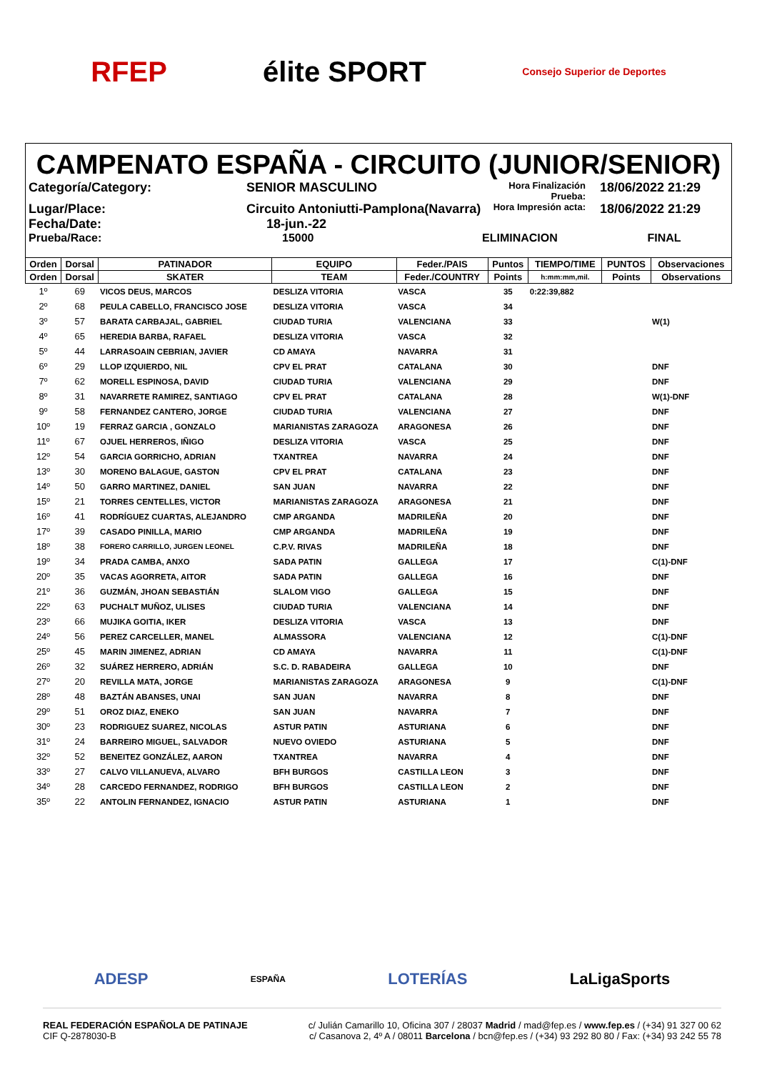RFEP élite SPORT
Consejo Superior de Deportes
CAMPENATO ESPAÑA - CIRCUITO (JUNIOR/SENIOR)
Categoría/Category:
SENIOR MASCULINO
Hora Finalización Prueba:
18/06/2022 21:29
Lugar/Place:
Circuito Antoniutti-Pamplona(Navarra)
Hora Impresión acta:
18/06/2022 21:29
Fecha/Date:
18-jun.-22
Prueba/Race:
15000
ELIMINACION
FINAL
| Orden | Dorsal | PATINADOR | EQUIPO | Feder./PAIS | Puntos | TIEMPO/TIME | PUNTOS | Observaciones |
| --- | --- | --- | --- | --- | --- | --- | --- | --- |
| Orden | Dorsal | SKATER | TEAM | Feder./COUNTRY | Points | h:mm:mm,mil. | Points | Observations |
| 1º | 69 | VICOS DEUS, MARCOS | DESLIZA VITORIA | VASCA | 35 | 0:22:39,882 | | |
| 2º | 68 | PEULA CABELLO, FRANCISCO JOSE | DESLIZA VITORIA | VASCA | 34 | | | |
| 3º | 57 | BARATA CARBAJAL, GABRIEL | CIUDAD TURIA | VALENCIANA | 33 | | | W(1) |
| 4º | 65 | HEREDIA BARBA, RAFAEL | DESLIZA VITORIA | VASCA | 32 | | | |
| 5º | 44 | LARRASOAIN CEBRIAN, JAVIER | CD AMAYA | NAVARRA | 31 | | | |
| 6º | 29 | LLOP IZQUIERDO, NIL | CPV EL PRAT | CATALANA | 30 | | | DNF |
| 7º | 62 | MORELL ESPINOSA, DAVID | CIUDAD TURIA | VALENCIANA | 29 | | | DNF |
| 8º | 31 | NAVARRETE RAMIREZ, SANTIAGO | CPV EL PRAT | CATALANA | 28 | | | W(1)-DNF |
| 9º | 58 | FERNANDEZ CANTERO, JORGE | CIUDAD TURIA | VALENCIANA | 27 | | | DNF |
| 10º | 19 | FERRAZ GARCIA , GONZALO | MARIANISTAS ZARAGOZA | ARAGONESA | 26 | | | DNF |
| 11º | 67 | OJUEL HERREROS, IÑIGO | DESLIZA VITORIA | VASCA | 25 | | | DNF |
| 12º | 54 | GARCIA GORRICHO, ADRIAN | TXANTREA | NAVARRA | 24 | | | DNF |
| 13º | 30 | MORENO BALAGUE, GASTON | CPV EL PRAT | CATALANA | 23 | | | DNF |
| 14º | 50 | GARRO MARTINEZ, DANIEL | SAN JUAN | NAVARRA | 22 | | | DNF |
| 15º | 21 | TORRES CENTELLES, VICTOR | MARIANISTAS ZARAGOZA | ARAGONESA | 21 | | | DNF |
| 16º | 41 | RODRÍGUEZ CUARTAS, ALEJANDRO | CMP ARGANDA | MADRILEÑA | 20 | | | DNF |
| 17º | 39 | CASADO PINILLA, MARIO | CMP ARGANDA | MADRILEÑA | 19 | | | DNF |
| 18º | 38 | FORERO CARRILLO, JURGEN LEONEL | C.P.V. RIVAS | MADRILEÑA | 18 | | | DNF |
| 19º | 34 | PRADA CAMBA, ANXO | SADA PATIN | GALLEGA | 17 | | | C(1)-DNF |
| 20º | 35 | VACAS AGORRETA, AITOR | SADA PATIN | GALLEGA | 16 | | | DNF |
| 21º | 36 | GUZMÁN, JHOAN SEBASTIÁN | SLALOM VIGO | GALLEGA | 15 | | | DNF |
| 22º | 63 | PUCHALT MUÑOZ, ULISES | CIUDAD TURIA | VALENCIANA | 14 | | | DNF |
| 23º | 66 | MUJIKA GOITIA, IKER | DESLIZA VITORIA | VASCA | 13 | | | DNF |
| 24º | 56 | PEREZ CARCELLER, MANEL | ALMASSORA | VALENCIANA | 12 | | | C(1)-DNF |
| 25º | 45 | MARIN JIMENEZ, ADRIAN | CD AMAYA | NAVARRA | 11 | | | C(1)-DNF |
| 26º | 32 | SUÁREZ HERRERO, ADRIÁN | S.C. D. RABADEIRA | GALLEGA | 10 | | | DNF |
| 27º | 20 | REVILLA MATA, JORGE | MARIANISTAS ZARAGOZA | ARAGONESA | 9 | | | C(1)-DNF |
| 28º | 48 | BAZTÁN ABANSES, UNAI | SAN JUAN | NAVARRA | 8 | | | DNF |
| 29º | 51 | OROZ DIAZ, ENEKO | SAN JUAN | NAVARRA | 7 | | | DNF |
| 30º | 23 | RODRIGUEZ SUAREZ, NICOLAS | ASTUR PATIN | ASTURIANA | 6 | | | DNF |
| 31º | 24 | BARREIRO MIGUEL, SALVADOR | NUEVO OVIEDO | ASTURIANA | 5 | | | DNF |
| 32º | 52 | BENEITEZ GONZÁLEZ, AARON | TXANTREA | NAVARRA | 4 | | | DNF |
| 33º | 27 | CALVO VILLANUEVA, ALVARO | BFH BURGOS | CASTILLA LEON | 3 | | | DNF |
| 34º | 28 | CARCEDO FERNANDEZ, RODRIGO | BFH BURGOS | CASTILLA LEON | 2 | | | DNF |
| 35º | 22 | ANTOLIN FERNANDEZ, IGNACIO | ASTUR PATIN | ASTURIANA | 1 | | | DNF |
ADESP ESPAÑA LOTERÍAS LaLigaSports
REAL FEDERACIÓN ESPAÑOLA DE PATINAJE
CIF Q-2878030-B
c/ Julián Camarillo 10, Oficina 307 / 28037 Madrid / mad@fep.es / www.fep.es / (+34) 91 327 00 62
c/ Casanova 2, 4º A / 08011 Barcelona / bcn@fep.es / (+34) 93 292 80 80 / Fax: (+34) 93 242 55 78